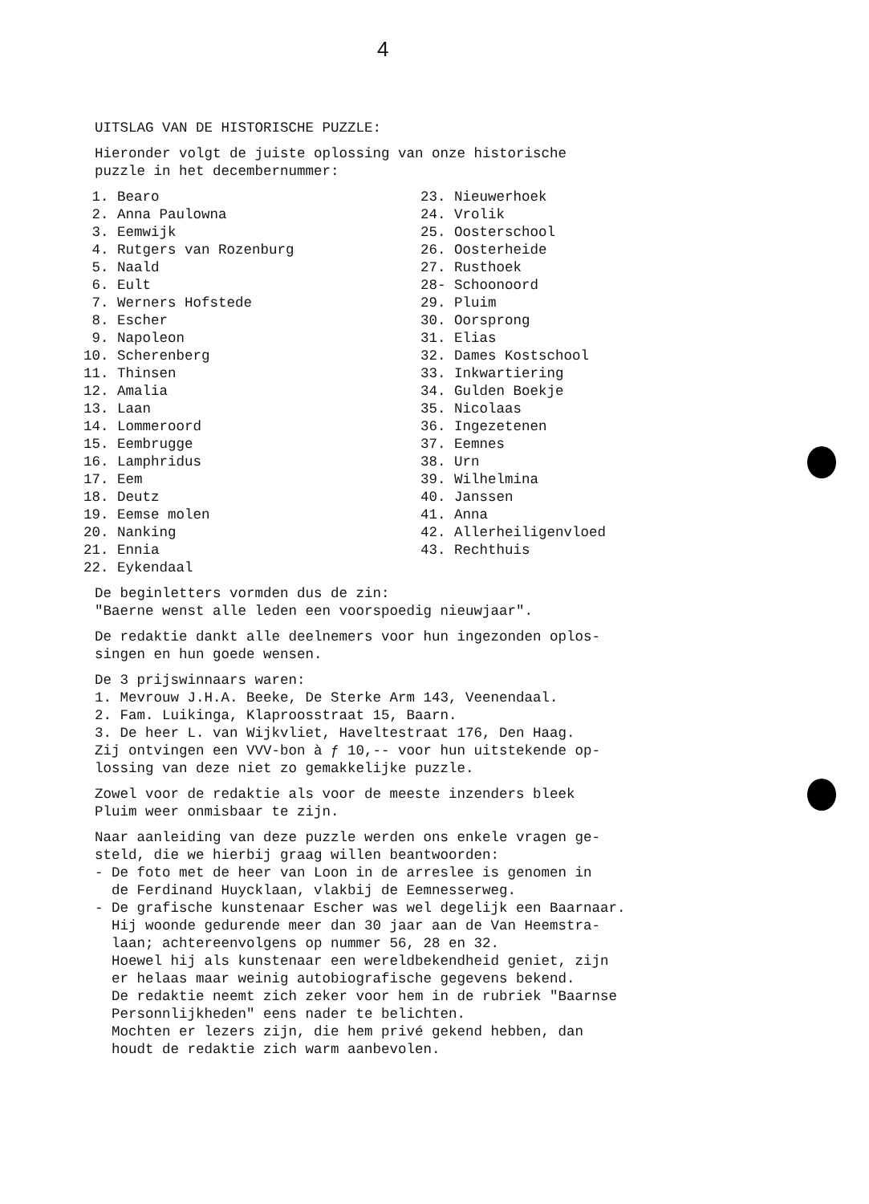4
UITSLAG VAN DE HISTORISCHE PUZZLE:
Hieronder volgt de juiste oplossing van onze historische puzzle in het decembernummer:
1. Bearo 2. Anna Paulowna 3. Eemwijk 4. Rutgers van Rozenburg 5. Naald 6. Eult 7. Werners Hofstede 8. Escher 9. Napoleon 10. Scherenberg 11. Thinsen 12. Amalia 13. Laan 14. Lommeroord 15. Eembrugge 16. Lamphridus 17. Eem 18. Deutz 19. Eemse molen 20. Nanking 21. Ennia 22. Eykendaal
23. Nieuwerhoek 24. Vrolik 25. Oosterschool 26. Oosterheide 27. Rusthoek 28- Schoonoord 29. Pluim 30. Oorsprong 31. Elias 32. Dames Kostschool 33. Inkwartiering 34. Gulden Boekje 35. Nicolaas 36. Ingezetenen 37. Eemnes 38. Urn 39. Wilhelmina 40. Janssen 41. Anna 42. Allerheiligenvloed 43. Rechthuis
De beginletters vormden dus de zin: "Baerne wenst alle leden een voorspoedig nieuwjaar".
De redaktie dankt alle deelnemers voor hun ingezonden oplos- singen en hun goede wensen.
De 3 prijswinnaars waren: 1. Mevrouw J.H.A. Beeke, De Sterke Arm 143, Veenendaal. 2. Fam. Luikinga, Klaproosstraat 15, Baarn. 3. De heer L. van Wijkvliet, Haveltestraat 176, Den Haag. Zij ontvingen een VVV-bon à ƒ 10,-- voor hun uitstekende op- lossing van deze niet zo gemakkelijke puzzle.
Zowel voor de redaktie als voor de meeste inzenders bleek Pluim weer onmisbaar te zijn.
Naar aanleiding van deze puzzle werden ons enkele vragen ge- steld, die we hierbij graag willen beantwoorden: - De foto met de heer van Loon in de arreslee is genomen in de Ferdinand Huycklaan, vlakbij de Eemnesserweg. - De grafische kunstenaar Escher was wel degelijk een Baarnaar. Hij woonde gedurende meer dan 30 jaar aan de Van Heemstra- laan; achtereenvolgens op nummer 56, 28 en 32. Hoewel hij als kunstenaar een wereldbekendheid geniet, zijn er helaas maar weinig autobiografische gegevens bekend. De redaktie neemt zich zeker voor hem in de rubriek "Baarnse Personnlijkheden" eens nader te belichten. Mochten er lezers zijn, die hem privé gekend hebben, dan houdt de redaktie zich warm aanbevolen.